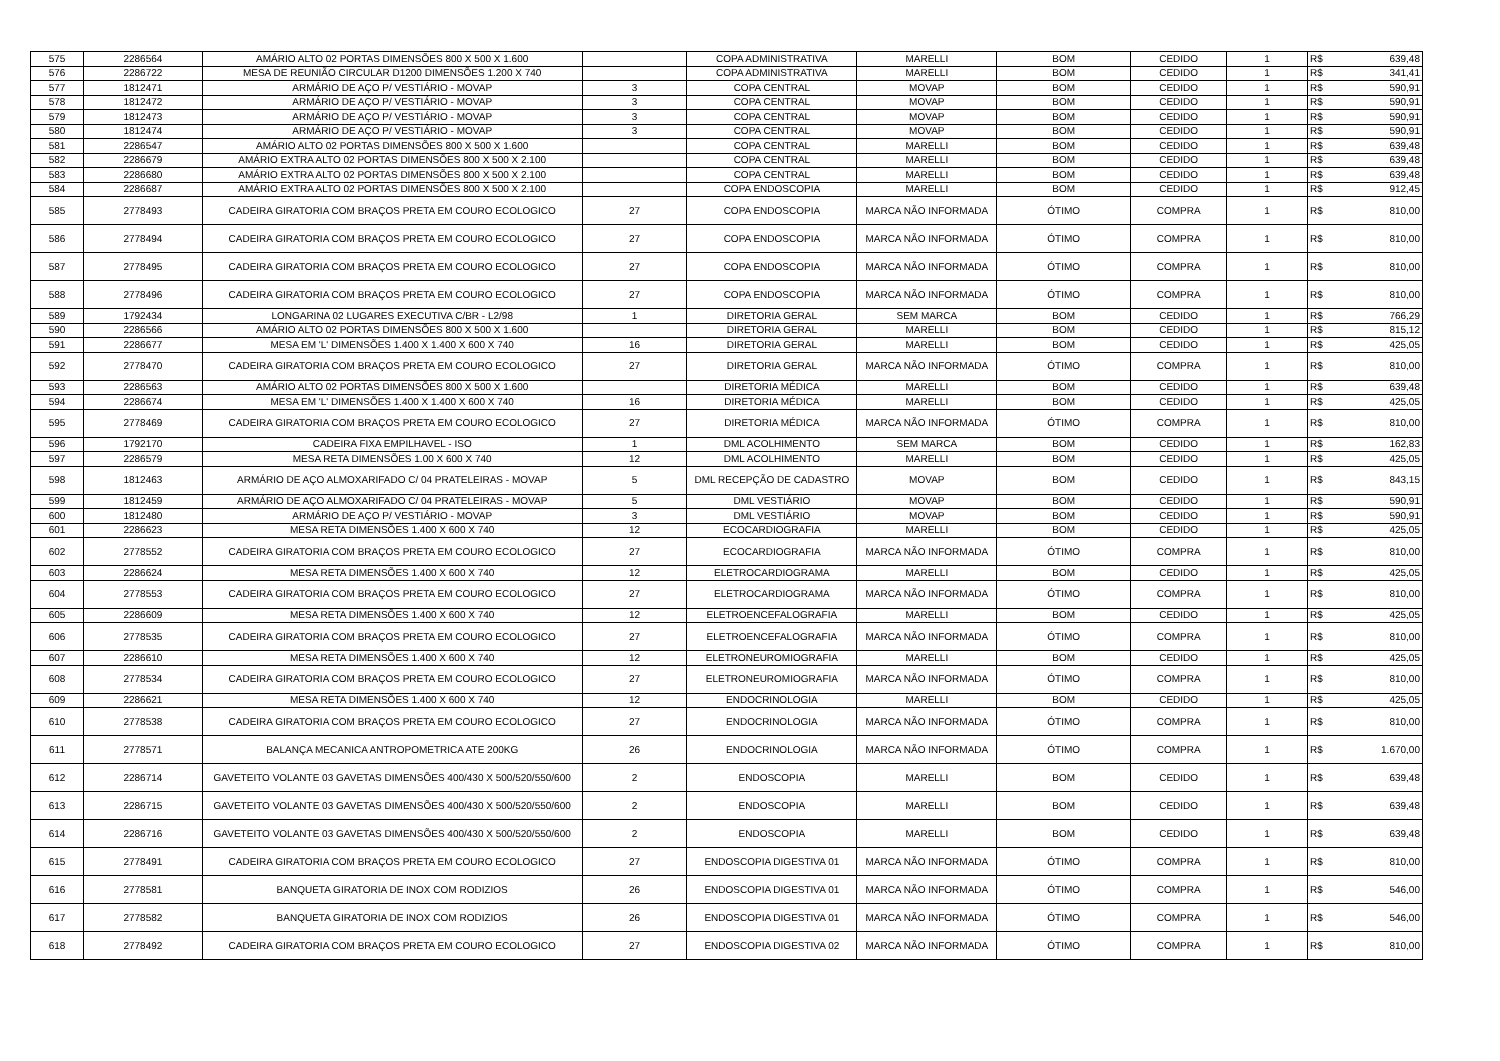| 575 | 2286564 | AMÁRIO ALTO 02 PORTAS DIMENSÕES 800 X 500 X 1.600 | | COPA ADMINISTRATIVA | MARELLI | BOM | CEDIDO | 1 | R$ | 639,48 |
| 576 | 2286722 | MESA DE REUNIÃO CIRCULAR D1200 DIMENSÕES 1.200 X 740 | | COPA ADMINISTRATIVA | MARELLI | BOM | CEDIDO | 1 | R$ | 341,41 |
| 577 | 1812471 | ARMÁRIO DE AÇO P/ VESTIÁRIO - MOVAP | 3 | COPA CENTRAL | MOVAP | BOM | CEDIDO | 1 | R$ | 590,91 |
| 578 | 1812472 | ARMÁRIO DE AÇO P/ VESTIÁRIO - MOVAP | 3 | COPA CENTRAL | MOVAP | BOM | CEDIDO | 1 | R$ | 590,91 |
| 579 | 1812473 | ARMÁRIO DE AÇO P/ VESTIÁRIO - MOVAP | 3 | COPA CENTRAL | MOVAP | BOM | CEDIDO | 1 | R$ | 590,91 |
| 580 | 1812474 | ARMÁRIO DE AÇO P/ VESTIÁRIO - MOVAP | 3 | COPA CENTRAL | MOVAP | BOM | CEDIDO | 1 | R$ | 590,91 |
| 581 | 2286547 | AMÁRIO ALTO 02 PORTAS DIMENSÕES 800 X 500 X 1.600 | | COPA CENTRAL | MARELLI | BOM | CEDIDO | 1 | R$ | 639,48 |
| 582 | 2286679 | AMÁRIO EXTRA ALTO 02 PORTAS DIMENSÕES 800 X 500 X 2.100 | | COPA CENTRAL | MARELLI | BOM | CEDIDO | 1 | R$ | 639,48 |
| 583 | 2286680 | AMÁRIO EXTRA ALTO 02 PORTAS DIMENSÕES 800 X 500 X 2.100 | | COPA CENTRAL | MARELLI | BOM | CEDIDO | 1 | R$ | 639,48 |
| 584 | 2286687 | AMÁRIO EXTRA ALTO 02 PORTAS DIMENSÕES 800 X 500 X 2.100 | | COPA ENDOSCOPIA | MARELLI | BOM | CEDIDO | 1 | R$ | 912,45 |
| 585 | 2778493 | CADEIRA GIRATORIA COM BRAÇOS PRETA EM COURO ECOLOGICO | 27 | COPA ENDOSCOPIA | MARCA NÃO INFORMADA | ÓTIMO | COMPRA | 1 | R$ | 810,00 |
| 586 | 2778494 | CADEIRA GIRATORIA COM BRAÇOS PRETA EM COURO ECOLOGICO | 27 | COPA ENDOSCOPIA | MARCA NÃO INFORMADA | ÓTIMO | COMPRA | 1 | R$ | 810,00 |
| 587 | 2778495 | CADEIRA GIRATORIA COM BRAÇOS PRETA EM COURO ECOLOGICO | 27 | COPA ENDOSCOPIA | MARCA NÃO INFORMADA | ÓTIMO | COMPRA | 1 | R$ | 810,00 |
| 588 | 2778496 | CADEIRA GIRATORIA COM BRAÇOS PRETA EM COURO ECOLOGICO | 27 | COPA ENDOSCOPIA | MARCA NÃO INFORMADA | ÓTIMO | COMPRA | 1 | R$ | 810,00 |
| 589 | 1792434 | LONGARINA 02 LUGARES EXECUTIVA C/BR - L2/98 | 1 | DIRETORIA GERAL | SEM MARCA | BOM | CEDIDO | 1 | R$ | 766,29 |
| 590 | 2286566 | AMÁRIO ALTO 02 PORTAS DIMENSÕES 800 X 500 X 1.600 | | DIRETORIA GERAL | MARELLI | BOM | CEDIDO | 1 | R$ | 815,12 |
| 591 | 2286677 | MESA EM 'L' DIMENSÕES 1.400 X 1.400 X 600 X 740 | 16 | DIRETORIA GERAL | MARELLI | BOM | CEDIDO | 1 | R$ | 425,05 |
| 592 | 2778470 | CADEIRA GIRATORIA COM BRAÇOS PRETA EM COURO ECOLOGICO | 27 | DIRETORIA GERAL | MARCA NÃO INFORMADA | ÓTIMO | COMPRA | 1 | R$ | 810,00 |
| 593 | 2286563 | AMÁRIO ALTO 02 PORTAS DIMENSÕES 800 X 500 X 1.600 | | DIRETORIA MÉDICA | MARELLI | BOM | CEDIDO | 1 | R$ | 639,48 |
| 594 | 2286674 | MESA EM 'L' DIMENSÕES 1.400 X 1.400 X 600 X 740 | 16 | DIRETORIA MÉDICA | MARELLI | BOM | CEDIDO | 1 | R$ | 425,05 |
| 595 | 2778469 | CADEIRA GIRATORIA COM BRAÇOS PRETA EM COURO ECOLOGICO | 27 | DIRETORIA MÉDICA | MARCA NÃO INFORMADA | ÓTIMO | COMPRA | 1 | R$ | 810,00 |
| 596 | 1792170 | CADEIRA FIXA EMPILHAVEL - ISO | 1 | DML ACOLHIMENTO | SEM MARCA | BOM | CEDIDO | 1 | R$ | 162,83 |
| 597 | 2286579 | MESA RETA DIMENSÕES 1.00 X 600 X 740 | 12 | DML ACOLHIMENTO | MARELLI | BOM | CEDIDO | 1 | R$ | 425,05 |
| 598 | 1812463 | ARMÁRIO DE AÇO ALMOXARIFADO C/ 04 PRATELEIRAS - MOVAP | 5 | DML RECEPÇÃO DE CADASTRO | MOVAP | BOM | CEDIDO | 1 | R$ | 843,15 |
| 599 | 1812459 | ARMÁRIO DE AÇO ALMOXARIFADO C/ 04 PRATELEIRAS - MOVAP | 5 | DML VESTIÁRIO | MOVAP | BOM | CEDIDO | 1 | R$ | 590,91 |
| 600 | 1812480 | ARMÁRIO DE AÇO P/ VESTIÁRIO - MOVAP | 3 | DML VESTIÁRIO | MOVAP | BOM | CEDIDO | 1 | R$ | 590,91 |
| 601 | 2286623 | MESA RETA DIMENSÕES 1.400 X 600 X 740 | 12 | ECOCARDIOGRAFIA | MARELLI | BOM | CEDIDO | 1 | R$ | 425,05 |
| 602 | 2778552 | CADEIRA GIRATORIA COM BRAÇOS PRETA EM COURO ECOLOGICO | 27 | ECOCARDIOGRAFIA | MARCA NÃO INFORMADA | ÓTIMO | COMPRA | 1 | R$ | 810,00 |
| 603 | 2286624 | MESA RETA DIMENSÕES 1.400 X 600 X 740 | 12 | ELETROCARDIOGRAMA | MARELLI | BOM | CEDIDO | 1 | R$ | 425,05 |
| 604 | 2778553 | CADEIRA GIRATORIA COM BRAÇOS PRETA EM COURO ECOLOGICO | 27 | ELETROCARDIOGRAMA | MARCA NÃO INFORMADA | ÓTIMO | COMPRA | 1 | R$ | 810,00 |
| 605 | 2286609 | MESA RETA DIMENSÕES 1.400 X 600 X 740 | 12 | ELETROENCEFALOGRAFIA | MARELLI | BOM | CEDIDO | 1 | R$ | 425,05 |
| 606 | 2778535 | CADEIRA GIRATORIA COM BRAÇOS PRETA EM COURO ECOLOGICO | 27 | ELETROENCEFALOGRAFIA | MARCA NÃO INFORMADA | ÓTIMO | COMPRA | 1 | R$ | 810,00 |
| 607 | 2286610 | MESA RETA DIMENSÕES 1.400 X 600 X 740 | 12 | ELETRONEUROMIOGRAFIA | MARELLI | BOM | CEDIDO | 1 | R$ | 425,05 |
| 608 | 2778534 | CADEIRA GIRATORIA COM BRAÇOS PRETA EM COURO ECOLOGICO | 27 | ELETRONEUROMIOGRAFIA | MARCA NÃO INFORMADA | ÓTIMO | COMPRA | 1 | R$ | 810,00 |
| 609 | 2286621 | MESA RETA DIMENSÕES 1.400 X 600 X 740 | 12 | ENDOCRINOLOGIA | MARELLI | BOM | CEDIDO | 1 | R$ | 425,05 |
| 610 | 2778538 | CADEIRA GIRATORIA COM BRAÇOS PRETA EM COURO ECOLOGICO | 27 | ENDOCRINOLOGIA | MARCA NÃO INFORMADA | ÓTIMO | COMPRA | 1 | R$ | 810,00 |
| 611 | 2778571 | BALANÇA MECANICA ANTROPOMETRICA ATE 200KG | 26 | ENDOCRINOLOGIA | MARCA NÃO INFORMADA | ÓTIMO | COMPRA | 1 | R$ | 1.670,00 |
| 612 | 2286714 | GAVETEITO VOLANTE 03 GAVETAS DIMENSÕES 400/430 X 500/520/550/600 | 2 | ENDOSCOPIA | MARELLI | BOM | CEDIDO | 1 | R$ | 639,48 |
| 613 | 2286715 | GAVETEITO VOLANTE 03 GAVETAS DIMENSÕES 400/430 X 500/520/550/600 | 2 | ENDOSCOPIA | MARELLI | BOM | CEDIDO | 1 | R$ | 639,48 |
| 614 | 2286716 | GAVETEITO VOLANTE 03 GAVETAS DIMENSÕES 400/430 X 500/520/550/600 | 2 | ENDOSCOPIA | MARELLI | BOM | CEDIDO | 1 | R$ | 639,48 |
| 615 | 2778491 | CADEIRA GIRATORIA COM BRAÇOS PRETA EM COURO ECOLOGICO | 27 | ENDOSCOPIA DIGESTIVA 01 | MARCA NÃO INFORMADA | ÓTIMO | COMPRA | 1 | R$ | 810,00 |
| 616 | 2778581 | BANQUETA GIRATORIA DE INOX COM RODIZIOS | 26 | ENDOSCOPIA DIGESTIVA 01 | MARCA NÃO INFORMADA | ÓTIMO | COMPRA | 1 | R$ | 546,00 |
| 617 | 2778582 | BANQUETA GIRATORIA DE INOX COM RODIZIOS | 26 | ENDOSCOPIA DIGESTIVA 01 | MARCA NÃO INFORMADA | ÓTIMO | COMPRA | 1 | R$ | 546,00 |
| 618 | 2778492 | CADEIRA GIRATORIA COM BRAÇOS PRETA EM COURO ECOLOGICO | 27 | ENDOSCOPIA DIGESTIVA 02 | MARCA NÃO INFORMADA | ÓTIMO | COMPRA | 1 | R$ | 810,00 |